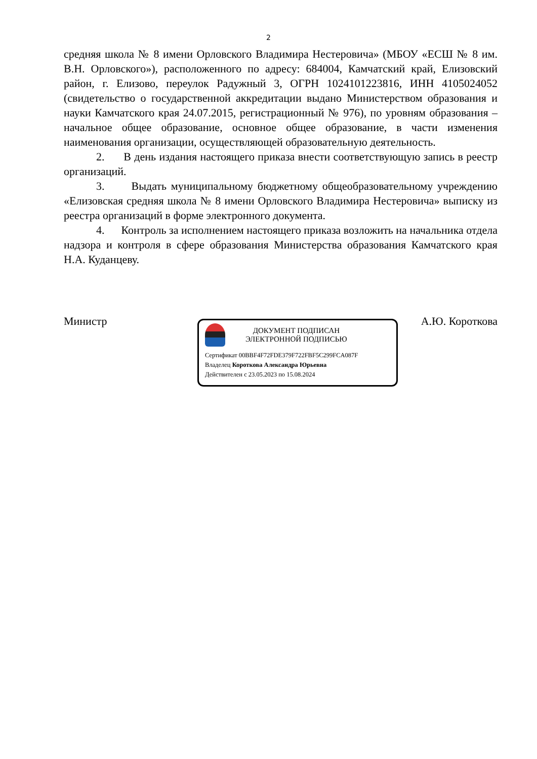2
средняя школа № 8 имени Орловского Владимира Нестеровича» (МБОУ «ЕСШ № 8 им. В.Н. Орловского»), расположенного по адресу: 684004, Камчатский край, Елизовский район, г. Елизово, переулок Радужный 3, ОГРН 1024101223816, ИНН 4105024052 (свидетельство о государственной аккредитации выдано Министерством образования и науки Камчатского края 24.07.2015, регистрационный № 976), по уровням образования – начальное общее образование, основное общее образование, в части изменения наименования организации, осуществляющей образовательную деятельность.
2. В день издания настоящего приказа внести соответствующую запись в реестр организаций.
3. Выдать муниципальному бюджетному общеобразовательному учреждению «Елизовская средняя школа № 8 имени Орловского Владимира Нестеровича» выписку из реестра организаций в форме электронного документа.
4. Контроль за исполнением настоящего приказа возложить на начальника отдела надзора и контроля в сфере образования Министерства образования Камчатского края Н.А. Куданцеву.
Министр А.Ю. Короткова
ДОКУМЕНТ ПОДПИСАН
ЭЛЕКТРОННОЙ ПОДПИСЬЮ
Сертификат 00BBF4F72FDE379F722FBF5C299FCA087F
Владелец Короткова Александра Юрьевна
Действителен с 23.05.2023 по 15.08.2024